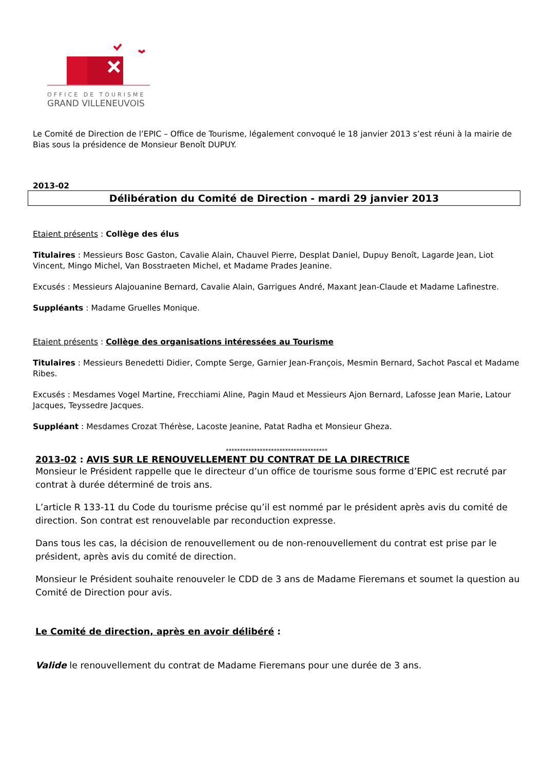OFFICE DE TOURISME
GRAND VILLENEUVOIS
Le Comité de Direction de l’EPIC – Office de Tourisme, légalement convoqué le 18 janvier 2013 s’est réuni à la mairie de Bias sous la présidence de Monsieur Benoît DUPUY.
2013-02
Délibération du Comité de Direction - mardi 29 janvier 2013
Etaient présents : Collège des élus
Titulaires : Messieurs Bosc Gaston, Cavalie Alain, Chauvel Pierre, Desplat Daniel, Dupuy Benoît, Lagarde Jean, Liot Vincent, Mingo Michel, Van Bosstraeten Michel, et Madame Prades Jeanine.
Excusés : Messieurs Alajouanine Bernard, Cavalie Alain, Garrigues André, Maxant Jean-Claude et Madame Lafinestre.
Suppléants : Madame Gruelles Monique.
Etaient présents : Collège des organisations intéressées au Tourisme
Titulaires : Messieurs Benedetti Didier, Compte Serge, Garnier Jean-François, Mesmin Bernard, Sachot Pascal et Madame Ribes.
Excusés : Mesdames Vogel Martine, Frecchiami Aline, Pagin Maud et Messieurs Ajon Bernard, Lafosse Jean Marie, Latour Jacques, Teyssedre Jacques.
Suppléant : Mesdames Crozat Thérèse, Lacoste Jeanine, Patat Radha et Monsieur Gheza.
************************************
2013-02 : AVIS SUR LE RENOUVELLEMENT DU CONTRAT DE LA DIRECTRICE
Monsieur le Président rappelle que le directeur d’un office de tourisme sous forme d’EPIC est recruté par contrat à durée déterminé de trois ans.
L’article R 133-11 du Code du tourisme précise qu’il est nommé par le président après avis du comité de direction. Son contrat est renouvelable par reconduction expresse.
Dans tous les cas, la décision de renouvellement ou de non-renouvellement du contrat est prise par le président, après avis du comité de direction.
Monsieur le Président souhaite renouveler le CDD de 3 ans de Madame Fieremans et soumet la question au Comité de Direction pour avis.
Le Comité de direction, après en avoir délibéré :
Valide le renouvellement du contrat de Madame Fieremans pour une durée de 3 ans.